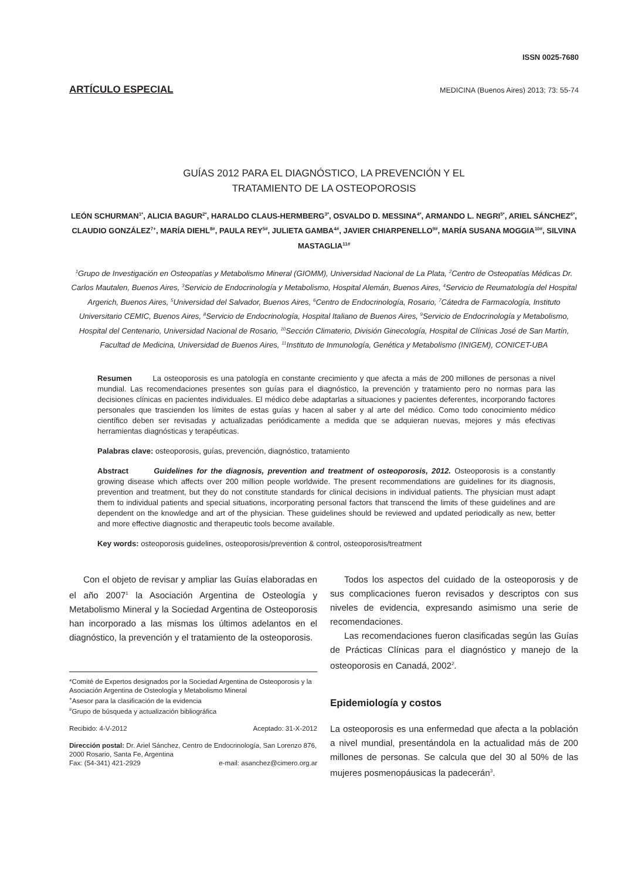ISSN 0025-7680
ARTÍCULO ESPECIAL MEDICINA (Buenos Aires) 2013; 73: 55-74
GUÍAS 2012 PARA EL DIAGNÓSTICO, LA PREVENCIÓN Y EL
TRATAMIENTO DE LA OSTEOPOROSIS
LEÓN SCHURMAN<sup>1*</sup>, ALICIA BAGUR<sup>2*</sup>, HARALDO CLAUS-HERMBERG<sup>3*</sup>, OSVALDO D. MESSINA<sup>4*</sup>, ARMANDO L. NEGRI<sup>5*</sup>, ARIEL SÁNCHEZ<sup>6*</sup>, CLAUDIO GONZÁLEZ<sup>7+</sup>, MARÍA DIEHL<sup>8#</sup>, PAULA REY<sup>5#</sup>, JULIETA GAMBA<sup>4#</sup>, JAVIER CHIARPENELLO<sup>9#</sup>, MARÍA SUSANA MOGGIA<sup>10#</sup>, SILVINA MASTAGLIA<sup>11#</sup>
<sup>1</sup> Grupo de Investigación en Osteopatías y Metabolismo Mineral (GIOMM), Universidad Nacional de La Plata, <sup>2</sup>Centro de Osteopatías Médicas Dr. Carlos Mautalen, Buenos Aires, <sup>3</sup>Servicio de Endocrinología y Metabolismo, Hospital Alemán, Buenos Aires, <sup>4</sup>Servicio de Reumatología del Hospital Argerich, Buenos Aires, <sup>5</sup>Universidad del Salvador, Buenos Aires, <sup>6</sup>Centro de Endocrinología, Rosario, <sup>7</sup>Cátedra de Farmacología, Instituto Universitario CEMIC, Buenos Aires, <sup>8</sup>Servicio de Endocrinología, Hospital Italiano de Buenos Aires, <sup>9</sup>Servicio de Endocrinología y Metabolismo, Hospital del Centenario, Universidad Nacional de Rosario, <sup>10</sup>Sección Climaterio, División Ginecología, Hospital de Clínicas José de San Martín, Facultad de Medicina, Universidad de Buenos Aires, <sup>11</sup>Instituto de Inmunología, Genética y Metabolismo (INIGEM), CONICET-UBA
Resumen La osteoporosis es una patología en constante crecimiento y que afecta a más de 200 millones de personas a nivel mundial. Las recomendaciones presentes son guías para el diagnóstico, la prevención y tratamiento pero no normas para las decisiones clínicas en pacientes individuales. El médico debe adaptarlas a situaciones y pacientes deferentes, incorporando factores personales que trascienden los límites de estas guías y hacen al saber y al arte del médico. Como todo conocimiento médico científico deben ser revisadas y actualizadas periódicamente a medida que se adquieran nuevas, mejores y más efectivas herramientas diagnósticas y terapéuticas.
Palabras clave: osteoporosis, guías, prevención, diagnóstico, tratamiento
Abstract Guidelines for the diagnosis, prevention and treatment of osteoporosis, 2012. Osteoporosis is a constantly growing disease which affects over 200 million people worldwide. The present recommendations are guidelines for its diagnosis, prevention and treatment, but they do not constitute standards for clinical decisions in individual patients. The physician must adapt them to individual patients and special situations, incorporating personal factors that transcend the limits of these guidelines and are dependent on the knowledge and art of the physician. These guidelines should be reviewed and updated periodically as new, better and more effective diagnostic and therapeutic tools become available.
Key words: osteoporosis guidelines, osteoporosis/prevention & control, osteoporosis/treatment
Con el objeto de revisar y ampliar las Guías elaboradas en el año 2007<sup>1</sup> la Asociación Argentina de Osteología y Metabolismo Mineral y la Sociedad Argentina de Osteoporosis han incorporado a las mismas los últimos adelantos en el diagnóstico, la prevención y el tratamiento de la osteoporosis.
*Comité de Expertos designados por la Sociedad Argentina de Osteoporosis y la Asociación Argentina de Osteología y Metabolismo Mineral
<sup>+</sup>Asesor para la clasificación de la evidencia
<sup>#</sup> Grupo de búsqueda y actualización bibliográfica
Recibido: 4-V-2012 Aceptado: 31-X-2012
Dirección postal: Dr. Ariel Sánchez, Centro de Endocrinología, San Lorenzo 876, 2000 Rosario, Santa Fe, Argentina
Fax: (54-341) 421-2929 e-mail: asanchez@cimero.org.ar
Todos los aspectos del cuidado de la osteoporosis y de sus complicaciones fueron revisados y descriptos con sus niveles de evidencia, expresando asimismo una serie de recomendaciones.
Las recomendaciones fueron clasificadas según las Guías de Prácticas Clínicas para el diagnóstico y manejo de la osteoporosis en Canadá, 2002<sup>2</sup>.
Epidemiología y costos
La osteoporosis es una enfermedad que afecta a la población a nivel mundial, presentándola en la actualidad más de 200 millones de personas. Se calcula que del 30 al 50% de las mujeres posmenopáusicas la padecerán<sup>3</sup>.